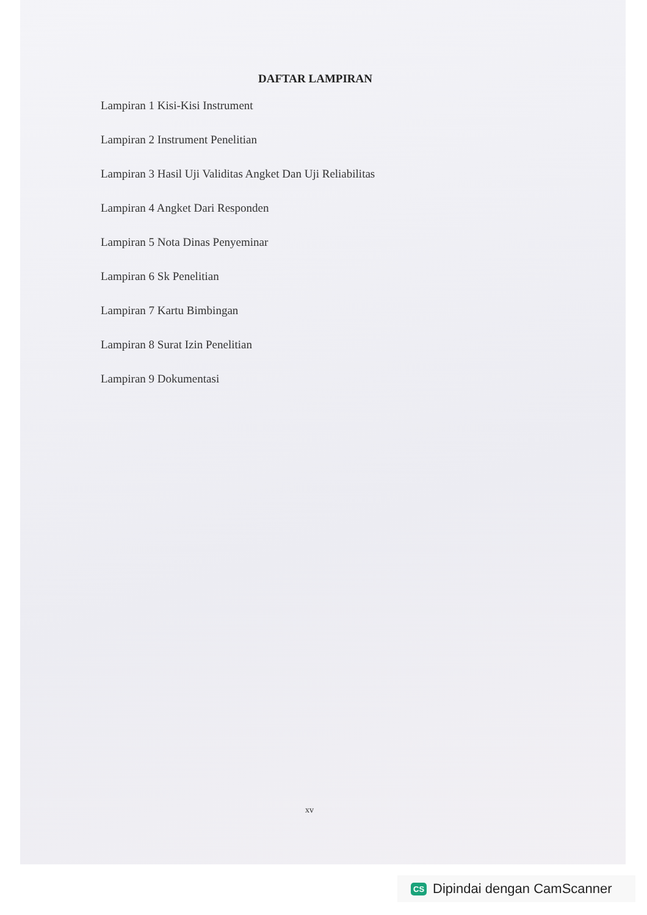DAFTAR LAMPIRAN
Lampiran 1 Kisi-Kisi Instrument
Lampiran 2 Instrument Penelitian
Lampiran 3 Hasil Uji Validitas Angket Dan Uji Reliabilitas
Lampiran 4 Angket Dari Responden
Lampiran 5 Nota Dinas Penyeminar
Lampiran 6 Sk Penelitian
Lampiran 7 Kartu Bimbingan
Lampiran 8 Surat Izin Penelitian
Lampiran 9 Dokumentasi
xv
CS Dipindai dengan CamScanner